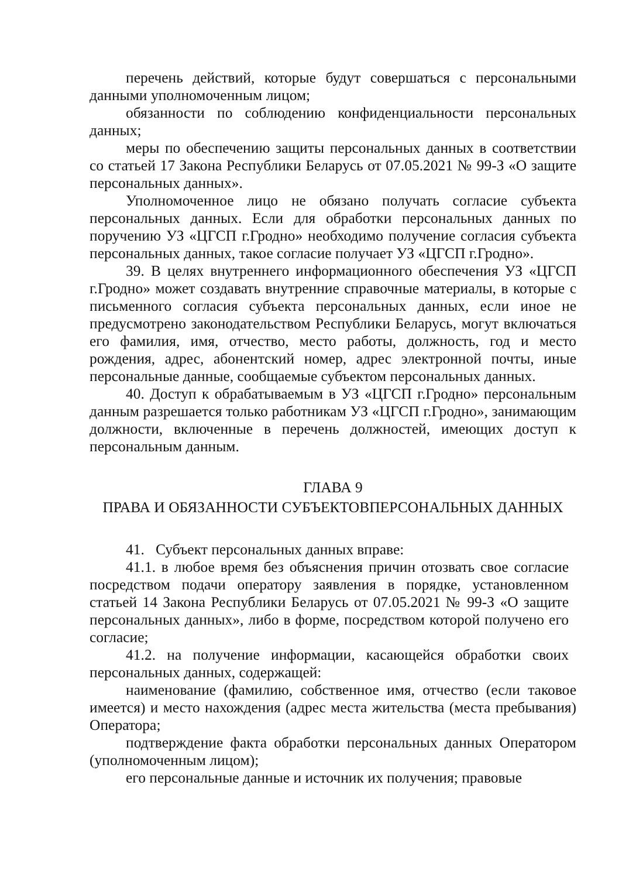перечень действий, которые будут совершаться с персональными данными уполномоченным лицом;
обязанности по соблюдению конфиденциальности персональных данных;
меры по обеспечению защиты персональных данных в соответствии со статьей 17 Закона Республики Беларусь от 07.05.2021 № 99-З «О защите персональных данных».
Уполномоченное лицо не обязано получать согласие субъекта персональных данных. Если для обработки персональных данных по поручению УЗ «ЦГСП г.Гродно» необходимо получение согласия субъекта персональных данных, такое согласие получает УЗ «ЦГСП г.Гродно».
39. В целях внутреннего информационного обеспечения УЗ «ЦГСП г.Гродно» может создавать внутренние справочные материалы, в которые с письменного согласия субъекта персональных данных, если иное не предусмотрено законодательством Республики Беларусь, могут включаться его фамилия, имя, отчество, место работы, должность, год и место рождения, адрес, абонентский номер, адрес электронной почты, иные персональные данные, сообщаемые субъектом персональных данных.
40. Доступ к обрабатываемым в УЗ «ЦГСП г.Гродно» персональным данным разрешается только работникам УЗ «ЦГСП г.Гродно», занимающим должности, включенные в перечень должностей, имеющих доступ к персональным данным.
ГЛАВА 9
ПРАВА И ОБЯЗАННОСТИ СУБЪЕКТОВПЕРСОНАЛЬНЫХ ДАННЫХ
41. Субъект персональных данных вправе:
41.1. в любое время без объяснения причин отозвать свое согласие посредством подачи оператору заявления в порядке, установленном статьей 14 Закона Республики Беларусь от 07.05.2021 № 99-З «О защите персональных данных», либо в форме, посредством которой получено его согласие;
41.2. на получение информации, касающейся обработки своих персональных данных, содержащей:
наименование (фамилию, собственное имя, отчество (если таковое имеется) и место нахождения (адрес места жительства (места пребывания) Оператора;
подтверждение факта обработки персональных данных Оператором (уполномоченным лицом);
его персональные данные и источник их получения; правовые